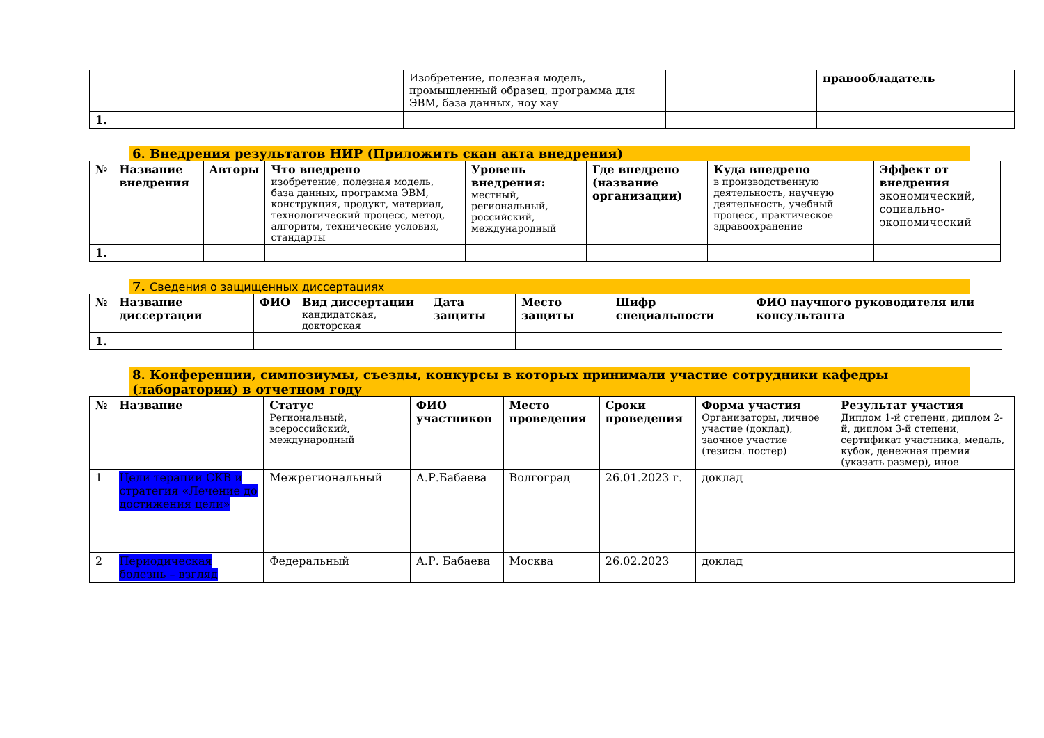| | | | Изобретение, полезная модель, промышленный образец, программа для ЭВМ, база данных, ноу хау | | правообладатель |
| 1. | | | | | |
6. Внедрения результатов НИР (Приложить скан акта внедрения)
| № | Название внедрения | Авторы | Что внедрено изобретение, полезная модель, база данных, программа ЭВМ, конструкция, продукт, материал, технологический процесс, метод, алгоритм, технические условия, стандарты | Уровень внедрения: местный, региональный, российский, международный | Где внедрено (название организации) | Куда внедрено в производственную деятельность, научную деятельность, учебный процесс, практическое здравоохранение | Эффект от внедрения экономический, социально-экономический |
| --- | --- | --- | --- | --- | --- | --- | --- |
| 1. | | | | | | | |
7. Сведения о защищенных диссертациях
| № | Название диссертации | ФИО | Вид диссертации кандидатская, докторская | Дата защиты | Место защиты | Шифр специальности | ФИО научного руководителя или консультанта |
| --- | --- | --- | --- | --- | --- | --- | --- |
| 1. | | | | | | | |
8. Конференции, симпозиумы, съезды, конкурсы в которых принимали участие сотрудники кафедры (лаборатории) в отчетном году
| № | Название | Статус Региональный, всероссийский, международный | ФИО участников | Место проведения | Сроки проведения | Форма участия Организаторы, личное участие (доклад), заочное участие (тезисы. постер) | Результат участия Диплом 1-й степени, диплом 2-й, диплом 3-й степени, сертификат участника, медаль, кубок, денежная премия (указать размер), иное |
| --- | --- | --- | --- | --- | --- | --- | --- |
| 1 | Цели терапии СКВ и стратегия «Лечение до достижения цели» | Межрегиональный | А.Р.Бабаева | Волгоград | 26.01.2023 г. | доклад | |
| 2 | Периодическая болезнь – взгляд | Федеральный | А.Р. Бабаева | Москва | 26.02.2023 | доклад | |